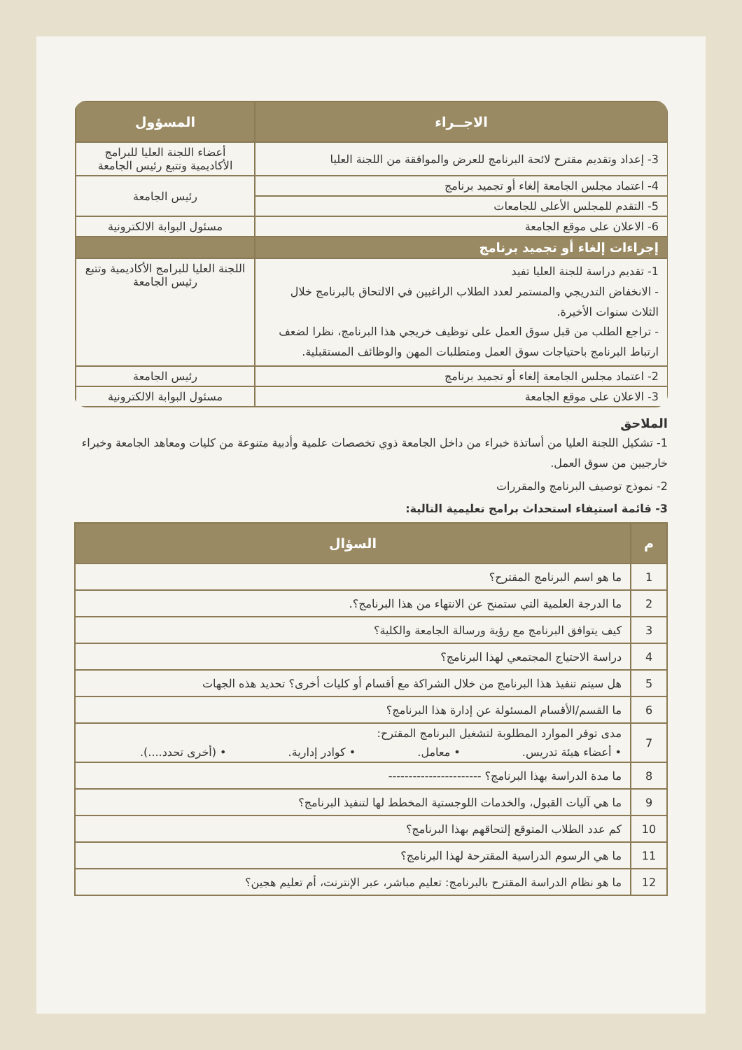| الاجــراء | المسؤول |
| --- | --- |
| 3- إعداد وتقديم مقترح لائحة البرنامج للعرض والموافقة من اللجنة العليا | أعضاء اللجنة العليا للبرامج الأكاديمية وتتبع رئيس الجامعة |
| 4- اعتماد مجلس الجامعة إلغاء أو تجميد برنامج | رئيس الجامعة |
| 5- التقدم للمجلس الأعلى للجامعات | |
| 6- الاعلان على موقع الجامعة | مسئول البوابة الالكترونية |
| إجراءات إلغاء أو تجميد برنامج | |
| 1- تقديم دراسة للجنة العليا تفيد - الانخفاض التدريجي والمستمر لعدد الطلاب الراغبين في الالتحاق بالبرنامج خلال الثلاث سنوات الأخيرة. - تراجع الطلب من قبل سوق العمل على توظيف خريجي هذا البرنامج، نظرا لضعف ارتباط البرنامج باحتياجات سوق العمل ومتطلبات المهن والوظائف المستقبلية. | اللجنة العليا للبرامج الأكاديمية وتتبع رئيس الجامعة |
| 2- اعتماد مجلس الجامعة إلغاء أو تجميد برنامج | رئيس الجامعة |
| 3- الاعلان على موقع الجامعة | مسئول البوابة الالكترونية |
الملاحق
1- تشكيل اللجنة العليا من أساتذة خبراء من داخل الجامعة ذوي تخصصات علمية وأدبية متنوعة من كليات ومعاهد الجامعة وخبراء خارجيين من سوق العمل.
2- نموذج توصيف البرنامج والمقررات
3- قائمة استيفاء استحداث برامج تعليمية التالية:
| م | السؤال |
| --- | --- |
| 1 | ما هو اسم البرنامج المقترح؟ |
| 2 | ما الدرجة العلمية التي ستمنح عن الانتهاء من هذا البرنامج؟. |
| 3 | كيف يتوافق البرنامج مع رؤية ورسالة الجامعة والكلية؟ |
| 4 | دراسة الاحتياج المجتمعي لهذا البرنامج؟ |
| 5 | هل سيتم تنفيذ هذا البرنامج من خلال الشراكة مع أقسام أو كليات أخرى؟ تحديد هذه الجهات |
| 6 | ما القسم/الأقسام المسئولة عن إدارة هذا البرنامج؟ |
| 7 | مدى توفر الموارد المطلوبة لتشغيل البرنامج المقترح: • أعضاء هيئة تدريس. • معامل. • كوادر إدارية. • (أخرى تحدد....). |
| 8 | ما مدة الدراسة بهذا البرنامج؟ ----------------------- |
| 9 | ما هي آليات القبول، والخدمات اللوجستية المخطط لها لتنفيذ البرنامج؟ |
| 10 | كم عدد الطلاب المتوقع إلتحاقهم بهذا البرنامج؟ |
| 11 | ما هي الرسوم الدراسية المقترحة لهذا البرنامج؟ |
| 12 | ما هو نظام الدراسة المقترح بالبرنامج: تعليم مباشر، عبر الإنترنت، أم تعليم هجين؟ |